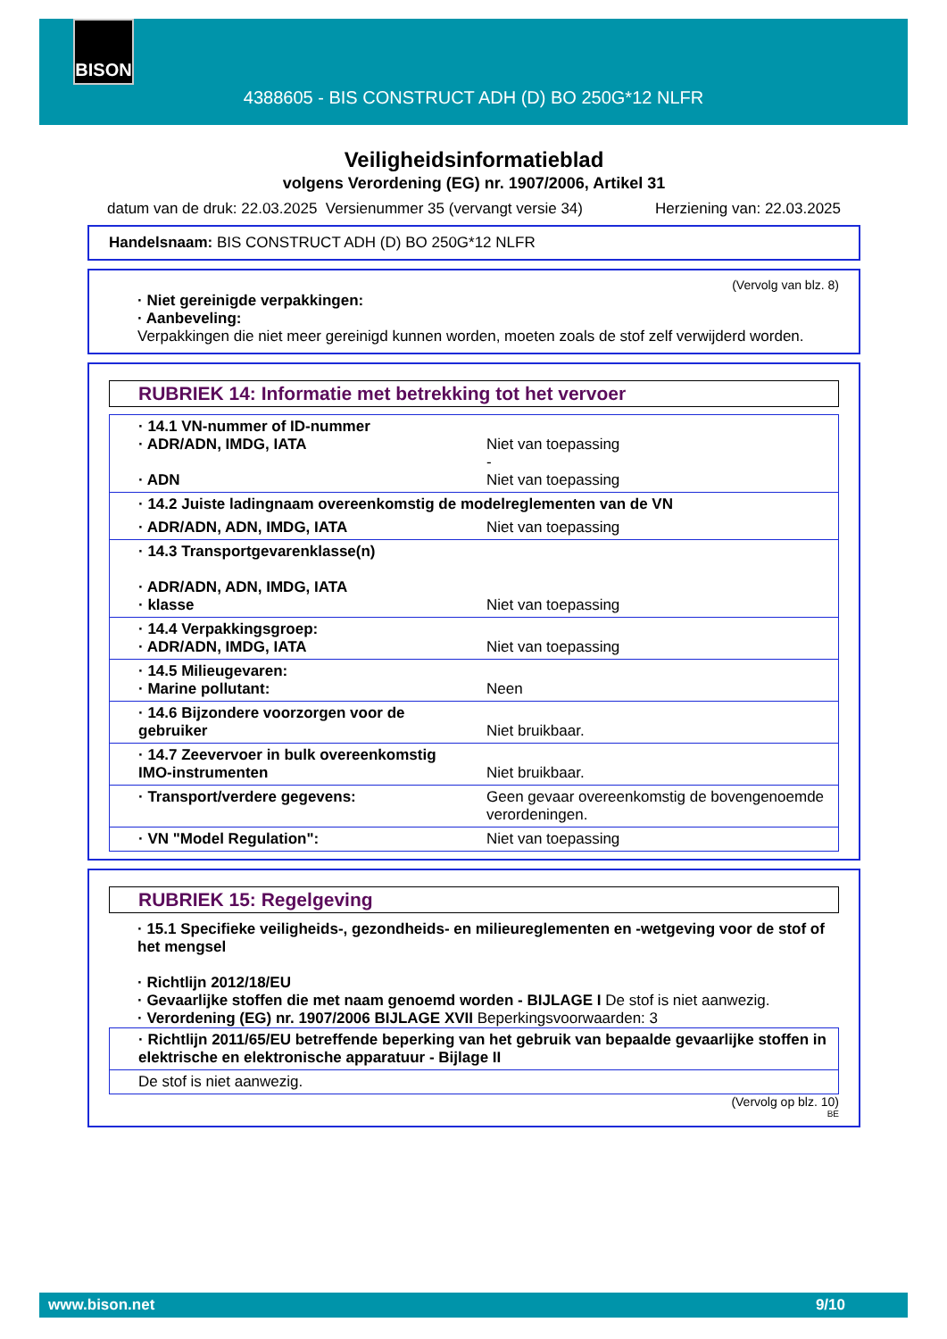BISON
4388605 - BIS CONSTRUCT ADH (D) BO 250G*12 NLFR
Veiligheidsinformatieblad
volgens Verordening (EG) nr. 1907/2006, Artikel 31
datum van de druk: 22.03.2025 Versienummer 35 (vervangt versie 34) Herziening van: 22.03.2025
Handelsnaam: BIS CONSTRUCT ADH (D) BO 250G*12 NLFR
(Vervolg van blz. 8)
· Niet gereinigde verpakkingen:
· Aanbeveling:
Verpakkingen die niet meer gereinigd kunnen worden, moeten zoals de stof zelf verwijderd worden.
RUBRIEK 14: Informatie met betrekking tot het vervoer
| · 14.1 VN-nummer of ID-nummer · ADR/ADN, IMDG, IATA · ADN | Niet van toepassing - Niet van toepassing |
| · 14.2 Juiste ladingnaam overeenkomstig de modelreglementen van de VN | |
| · ADR/ADN, ADN, IMDG, IATA | Niet van toepassing |
| · 14.3 Transportgevarenklasse(n) · ADR/ADN, ADN, IMDG, IATA · klasse | Niet van toepassing |
| · 14.4 Verpakkingsgroep: · ADR/ADN, IMDG, IATA | Niet van toepassing |
| · 14.5 Milieugevaren: · Marine pollutant: | Neen |
| · 14.6 Bijzondere voorzorgen voor de gebruiker | Niet bruikbaar. |
| · 14.7 Zeevervoer in bulk overeenkomstig IMO-instrumenten | Niet bruikbaar. |
| · Transport/verdere gegevens: | Geen gevaar overeenkomstig de bovengenoemde verordeningen. |
| · VN "Model Regulation": | Niet van toepassing |
RUBRIEK 15: Regelgeving
· 15.1 Specifieke veiligheids-, gezondheids- en milieureglementen en -wetgeving voor de stof of het mengsel
· Richtlijn 2012/18/EU
· Gevaarlijke stoffen die met naam genoemd worden - BIJLAGE I De stof is niet aanwezig.
· Verordening (EG) nr. 1907/2006 BIJLAGE XVII Beperkingsvoorwaarden: 3
| · Richtlijn 2011/65/EU betreffende beperking van het gebruik van bepaalde gevaarlijke stoffen in elektrische en elektronische apparatuur - Bijlage II |
| De stof is niet aanwezig. |
(Vervolg op blz. 10)
BE
www.bison.net 9/10